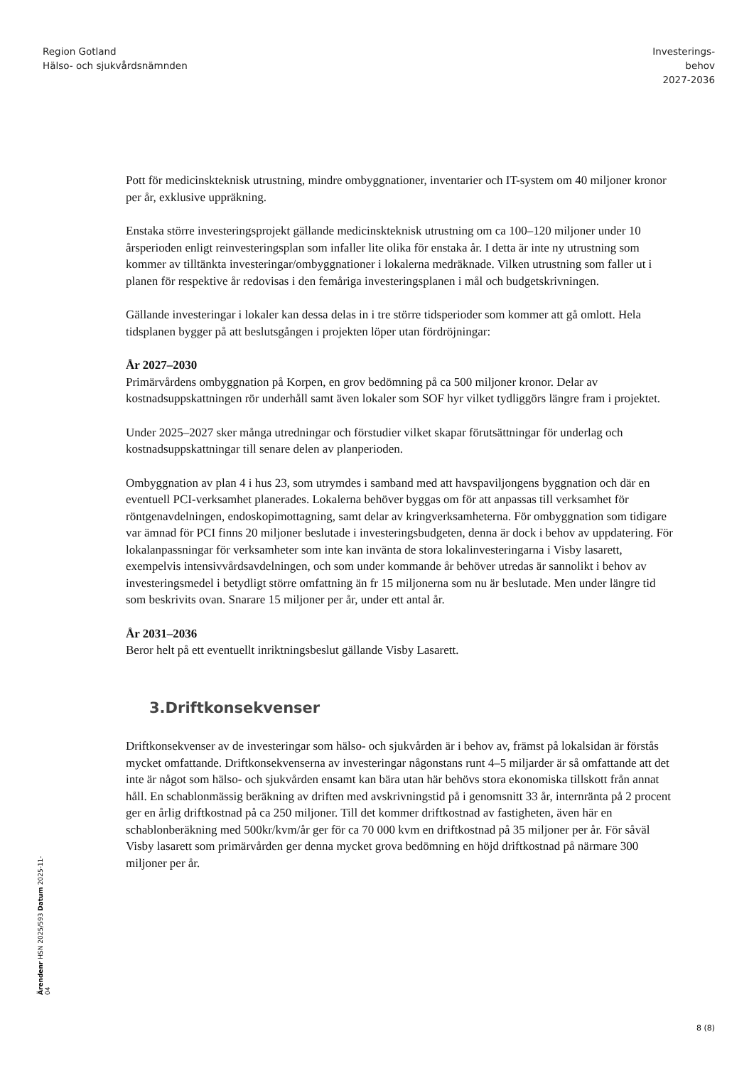Region Gotland
Hälso- och sjukvårdsnämnden
Investerings-
behov
2027-2036
Pott för medicinskteknisk utrustning, mindre ombyggnationer, inventarier och IT-system om 40 miljoner kronor per år, exklusive uppräkning.
Enstaka större investeringsprojekt gällande medicinskteknisk utrustning om ca 100–120 miljoner under 10 årsperioden enligt reinvesteringsplan som infaller lite olika för enstaka år. I detta är inte ny utrustning som kommer av tilltänkta investeringar/ombyggnationer i lokalerna medräknade. Vilken utrustning som faller ut i planen för respektive år redovisas i den femåriga investeringsplanen i mål och budgetskrivningen.
Gällande investeringar i lokaler kan dessa delas in i tre större tidsperioder som kommer att gå omlott. Hela tidsplanen bygger på att beslutsgången i projekten löper utan fördröjningar:
År 2027–2030
Primärvårdens ombyggnation på Korpen, en grov bedömning på ca 500 miljoner kronor. Delar av kostnadsuppskattningen rör underhåll samt även lokaler som SOF hyr vilket tydliggörs längre fram i projektet.
Under 2025–2027 sker många utredningar och förstudier vilket skapar förutsättningar för underlag och kostnadsuppskattningar till senare delen av planperioden.
Ombyggnation av plan 4 i hus 23, som utrymdes i samband med att havspaviljongens byggnation och där en eventuell PCI-verksamhet planerades. Lokalerna behöver byggas om för att anpassas till verksamhet för röntgenavdelningen, endoskopimottagning, samt delar av kringverksamheterna. För ombyggnation som tidigare var ämnad för PCI finns 20 miljoner beslutade i investeringsbudgeten, denna är dock i behov av uppdatering. För lokalanpassningar för verksamheter som inte kan invänta de stora lokalinvesteringarna i Visby lasarett, exempelvis intensivvårdsavdelningen, och som under kommande år behöver utredas är sannolikt i behov av investeringsmedel i betydligt större omfattning än fr 15 miljonerna som nu är beslutade. Men under längre tid som beskrivits ovan. Snarare 15 miljoner per år, under ett antal år.
År 2031–2036
Beror helt på ett eventuellt inriktningsbeslut gällande Visby Lasarett.
3.Driftkonsekvenser
Driftkonsekvenser av de investeringar som hälso- och sjukvården är i behov av, främst på lokalsidan är förstås mycket omfattande. Driftkonsekvenserna av investeringar någonstans runt 4–5 miljarder är så omfattande att det inte är något som hälso- och sjukvården ensamt kan bära utan här behövs stora ekonomiska tillskott från annat håll. En schablonmässig beräkning av driften med avskrivningstid på i genomsnitt 33 år, internränta på 2 procent ger en årlig driftkostnad på ca 250 miljoner. Till det kommer driftkostnad av fastigheten, även här en schablonberäkning med 500kr/kvm/år ger för ca 70 000 kvm en driftkostnad på 35 miljoner per år. För såväl Visby lasarett som primärvården ger denna mycket grova bedömning en höjd driftkostnad på närmare 300 miljoner per år.
Ärendenr HSN 2025/593 Datum 2025-11-04
8 (8)